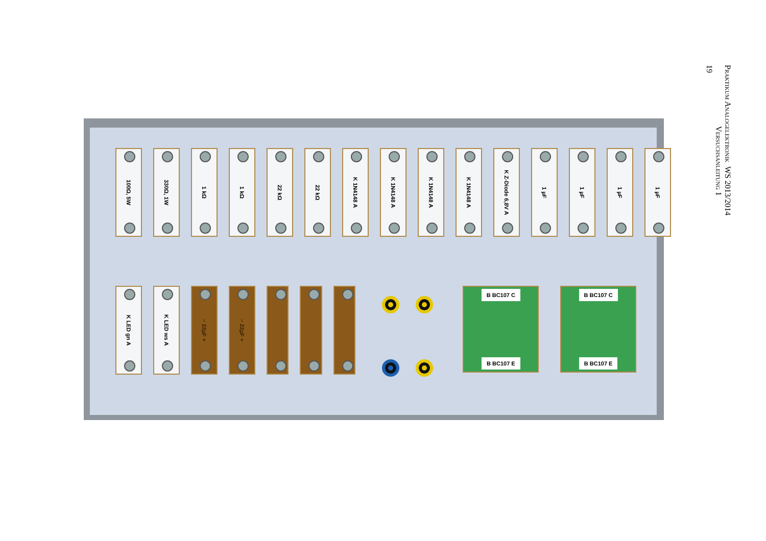100Ω, 5W
330Ω, 1W
1 kΩ
1 kΩ
22 kΩ
22 kΩ
K 1N4148 A
K 1N4148 A
K 1N4148 A
K 1N4148 A
K Z-Diode 6,8V A
1 µF
1 µF
1 µF
1 µF
K LED gn A
K LED ws A
− 22µF +
− 22µF +
B BC107 C
B BC107 E
B BC107 C
B BC107 E
Praktikum Analogelektronik WS 2013/2014
Versuchsanleitung 1
19